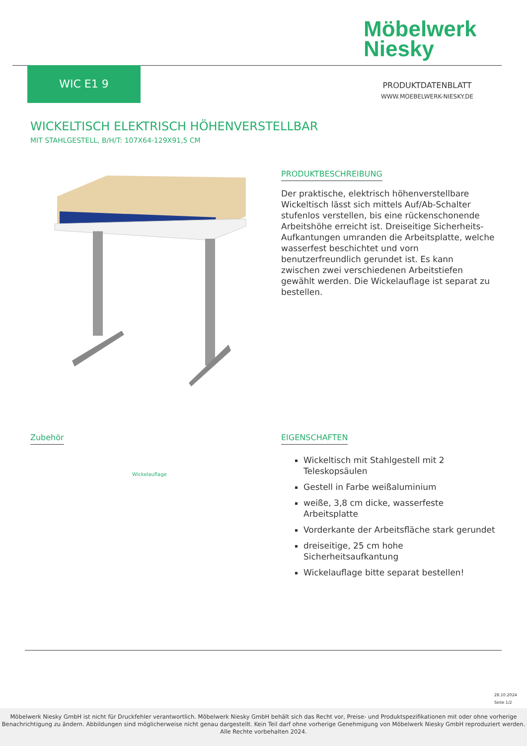Möbelwerk
Niesky
WIC E1 9
PRODUKTDATENBLATT
WWW.MOEBELWERK-NIESKY.DE
WICKELTISCH ELEKTRISCH HÖHENVERSTELLBAR
MIT STAHLGESTELL, B/H/T: 107X64-129X91,5 CM
PRODUKTBESCHREIBUNG
Der praktische, elektrisch höhenverstellbare Wickeltisch lässt sich mittels Auf/Ab-Schalter stufenlos verstellen, bis eine rückenschonende Arbeitshöhe erreicht ist. Dreiseitige Sicherheits-Aufkantungen umranden die Arbeitsplatte, welche wasserfest beschichtet und vorn benutzerfreundlich gerundet ist. Es kann zwischen zwei verschiedenen Arbeitstiefen gewählt werden. Die Wickelauflage ist separat zu bestellen.
Zubehör
Wickelauflage
EIGENSCHAFTEN
Wickeltisch mit Stahlgestell mit 2 Teleskopsäulen
Gestell in Farbe weißaluminium
weiße, 3,8 cm dicke, wasserfeste Arbeitsplatte
Vorderkante der Arbeitsfläche stark gerundet
dreiseitige, 25 cm hohe Sicherheitsaufkantung
Wickelauflage bitte separat bestellen!
28.10.2024
Seite 1/2
Möbelwerk Niesky GmbH ist nicht für Druckfehler verantwortlich. Möbelwerk Niesky GmbH behält sich das Recht vor, Preise- und Produktspezifikationen mit oder ohne vorherige Benachrichtigung zu ändern. Abbildungen sind möglicherweise nicht genau dargestellt. Kein Teil darf ohne vorherige Genehmigung von Möbelwerk Niesky GmbH reproduziert werden. Alle Rechte vorbehalten 2024.